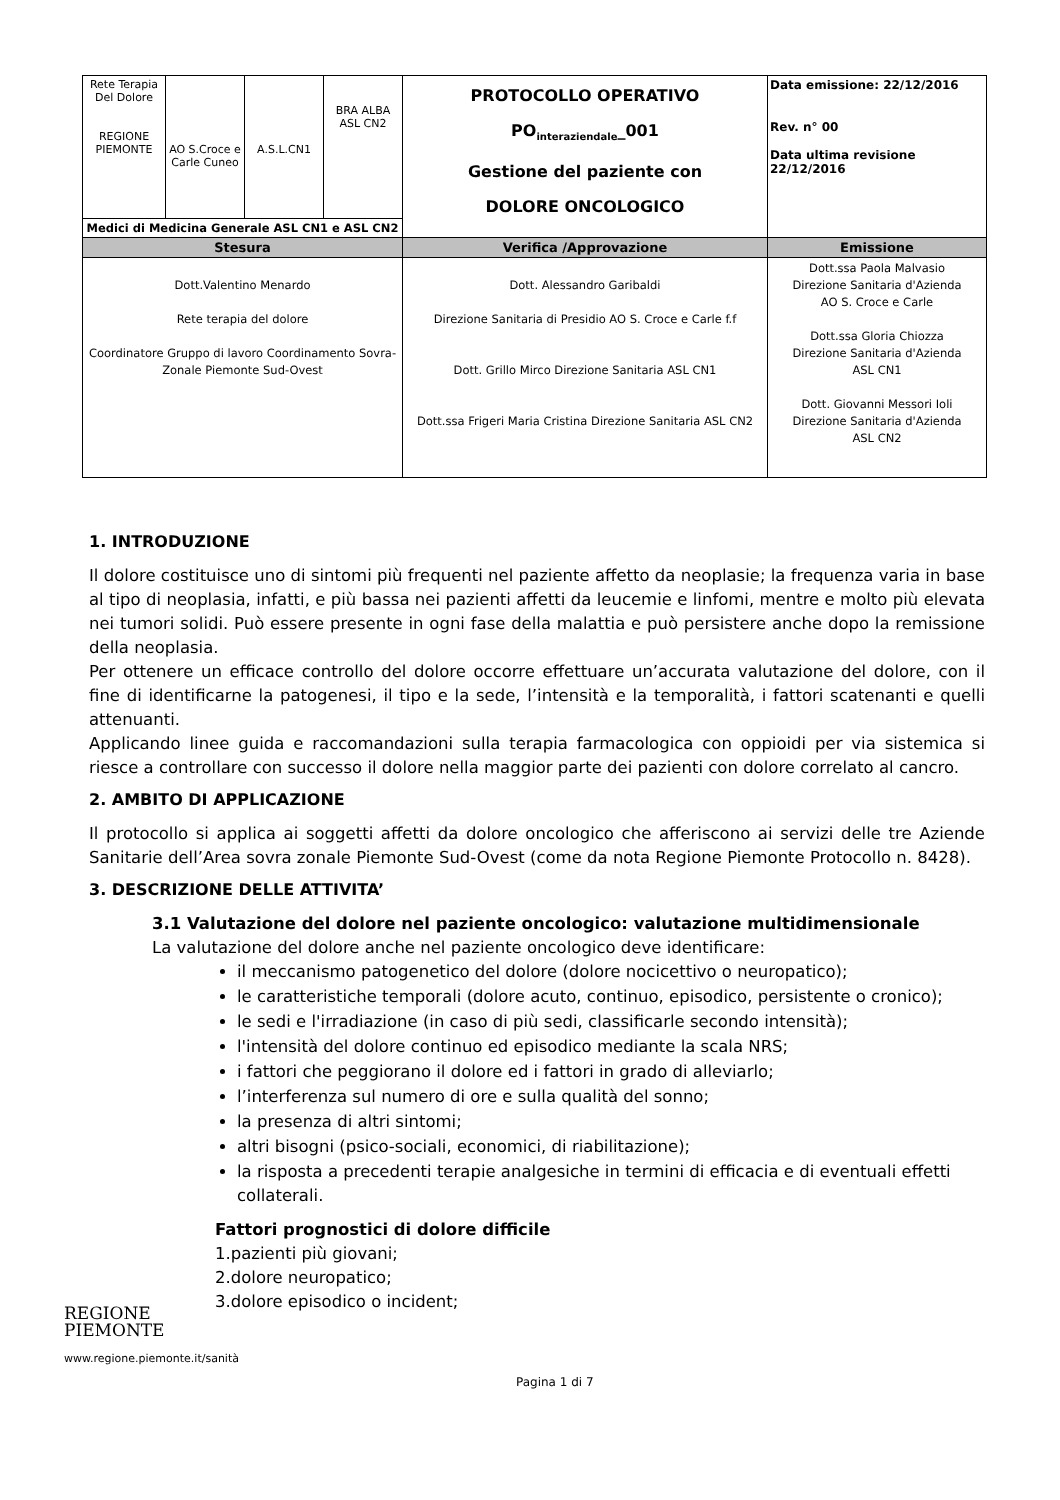| Rete Terapia Del Dolore REGIONE PIEMONTE | AO S.Croce e Carle Cuneo | A.S.L.CN1 | BRA ALBA ASL CN2 | PROTOCOLLO OPERATIVO PO<sub>interaziendale</sub>_001 Gestione del paziente con DOLORE ONCOLOGICO | Data emissione: 22/12/2016 Rev. n° 00 Data ultima revisione 22/12/2016 |
| Medici di Medicina Generale ASL CN1 e ASL CN2 | | | | | |
| Stesura | | | | Verifica /Approvazione | Emissione |
| Dott.Valentino Menardo Rete terapia del dolore Coordinatore Gruppo di lavoro Coordinamento Sovra-Zonale Piemonte Sud-Ovest | | | | Dott. Alessandro Garibaldi Direzione Sanitaria di Presidio AO S. Croce e Carle f.f Dott. Grillo Mirco Direzione Sanitaria ASL CN1 Dott.ssa Frigeri Maria Cristina Direzione Sanitaria ASL CN2 | Dott.ssa Paola Malvasio Direzione Sanitaria d'Azienda AO S. Croce e Carle Dott.ssa Gloria Chiozza Direzione Sanitaria d'Azienda ASL CN1 Dott. Giovanni Messori Ioli Direzione Sanitaria d'Azienda ASL CN2 |
1. INTRODUZIONE
Il dolore costituisce uno di sintomi più frequenti nel paziente affetto da neoplasie; la frequenza varia in base al tipo di neoplasia, infatti, e più bassa nei pazienti affetti da leucemie e linfomi, mentre e molto più elevata nei tumori solidi. Può essere presente in ogni fase della malattia e può persistere anche dopo la remissione della neoplasia.
Per ottenere un efficace controllo del dolore occorre effettuare un’accurata valutazione del dolore, con il fine di identificarne la patogenesi, il tipo e la sede, l’intensità e la temporalità, i fattori scatenanti e quelli attenuanti.
Applicando linee guida e raccomandazioni sulla terapia farmacologica con oppioidi per via sistemica si riesce a controllare con successo il dolore nella maggior parte dei pazienti con dolore correlato al cancro.
2. AMBITO DI APPLICAZIONE
Il protocollo si applica ai soggetti affetti da dolore oncologico che afferiscono ai servizi delle tre Aziende Sanitarie dell’Area sovra zonale Piemonte Sud-Ovest (come da nota Regione Piemonte Protocollo n. 8428).
3. DESCRIZIONE DELLE ATTIVITA’
3.1 Valutazione del dolore nel paziente oncologico: valutazione multidimensionale
La valutazione del dolore anche nel paziente oncologico deve identificare:
il meccanismo patogenetico del dolore (dolore nocicettivo o neuropatico);
le caratteristiche temporali (dolore acuto, continuo, episodico, persistente o cronico);
le sedi e l'irradiazione (in caso di più sedi, classificarle secondo intensità);
l'intensità del dolore continuo ed episodico mediante la scala NRS;
i fattori che peggiorano il dolore ed i fattori in grado di alleviarlo;
l’interferenza sul numero di ore e sulla qualità del sonno;
la presenza di altri sintomi;
altri bisogni (psico-sociali, economici, di riabilitazione);
la risposta a precedenti terapie analgesiche in termini di efficacia e di eventuali effetti collaterali.
Fattori prognostici di dolore difficile
1.pazienti più giovani;
2.dolore neuropatico;
3.dolore episodico o incident;
REGIONE
PIEMONTE
www.regione.piemonte.it/sanità
Pagina 1 di 7